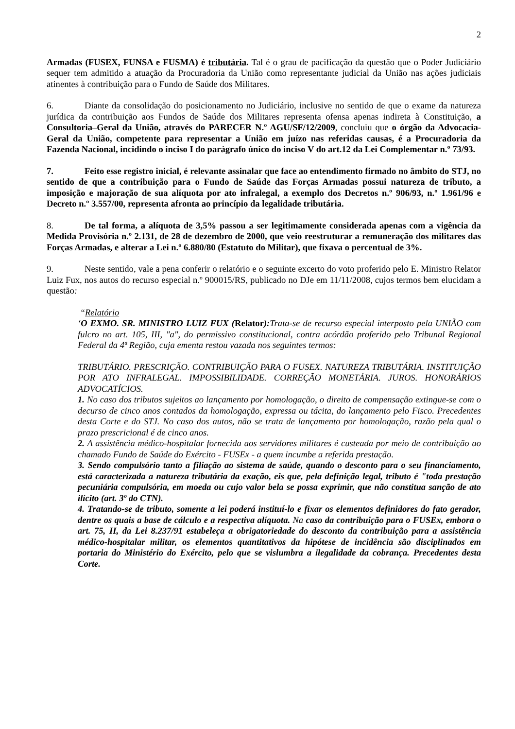2
Armadas (FUSEX, FUNSA e FUSMA) é tributária. Tal é o grau de pacificação da questão que o Poder Judiciário sequer tem admitido a atuação da Procuradoria da União como representante judicial da União nas ações judiciais atinentes à contribuição para o Fundo de Saúde dos Militares.
6. Diante da consolidação do posicionamento no Judiciário, inclusive no sentido de que o exame da natureza jurídica da contribuição aos Fundos de Saúde dos Militares representa ofensa apenas indireta à Constituição, a Consultoria–Geral da União, através do PARECER N.º AGU/SF/12/2009, concluiu que o órgão da Advocacia-Geral da União, competente para representar a União em juízo nas referidas causas, é a Procuradoria da Fazenda Nacional, incidindo o inciso I do parágrafo único do inciso V do art.12 da Lei Complementar n.º 73/93.
7. Feito esse registro inicial, é relevante assinalar que face ao entendimento firmado no âmbito do STJ, no sentido de que a contribuição para o Fundo de Saúde das Forças Armadas possui natureza de tributo, a imposição e majoração de sua alíquota por ato infralegal, a exemplo dos Decretos n.º 906/93, n.º 1.961/96 e Decreto n.º 3.557/00, representa afronta ao princípio da legalidade tributária.
8. De tal forma, a alíquota de 3,5% passou a ser legitimamente considerada apenas com a vigência da Medida Provisória n.º 2.131, de 28 de dezembro de 2000, que veio reestruturar a remuneração dos militares das Forças Armadas, e alterar a Lei n.º 6.880/80 (Estatuto do Militar), que fixava o percentual de 3%.
9. Neste sentido, vale a pena conferir o relatório e o seguinte excerto do voto proferido pelo E. Ministro Relator Luiz Fux, nos autos do recurso especial n.º 900015/RS, publicado no DJe em 11/11/2008, cujos termos bem elucidam a questão:
“Relatório
‘O EXMO. SR. MINISTRO LUIZ FUX (Relator): Trata-se de recurso especial interposto pela UNIÃO com fulcro no art. 105, III, "a", do permissivo constitucional, contra acórdão proferido pelo Tribunal Regional Federal da 4ª Região, cuja ementa restou vazada nos seguintes termos:
TRIBUTÁRIO. PRESCRIÇÃO. CONTRIBUIÇÃO PARA O FUSEX. NATUREZA TRIBUTÁRIA. INSTITUIÇÃO POR ATO INFRALEGAL. IMPOSSIBILIDADE. CORREÇÃO MONETÁRIA. JUROS. HONORÁRIOS ADVOCATÍCIOS.
1. No caso dos tributos sujeitos ao lançamento por homologação, o direito de compensação extingue-se com o decurso de cinco anos contados da homologação, expressa ou tácita, do lançamento pelo Fisco. Precedentes desta Corte e do STJ. No caso dos autos, não se trata de lançamento por homologação, razão pela qual o prazo prescricional é de cinco anos.
2. A assistência médico-hospitalar fornecida aos servidores militares é custeada por meio de contribuição ao chamado Fundo de Saúde do Exército - FUSEx - a quem incumbe a referida prestação.
3. Sendo compulsório tanto a filiação ao sistema de saúde, quando o desconto para o seu financiamento, está caracterizada a natureza tributária da exação, eis que, pela definição legal, tributo é "toda prestação pecuniária compulsória, em moeda ou cujo valor bela se possa exprimir, que não constitua sanção de ato ilícito (art. 3º do CTN).
4. Tratando-se de tributo, somente a lei poderá instituí-lo e fixar os elementos definidores do fato gerador, dentre os quais a base de cálculo e a respectiva alíquota. Na caso da contribuição para o FUSEx, embora o art. 75, II, da Lei 8.237/91 estabeleça a obrigatoriedade do desconto da contribuição para a assistência médico-hospitalar militar, os elementos quantitativos da hipótese de incidência são disciplinados em portaria do Ministério do Exército, pelo que se vislumbra a ilegalidade da cobrança. Precedentes desta Corte.